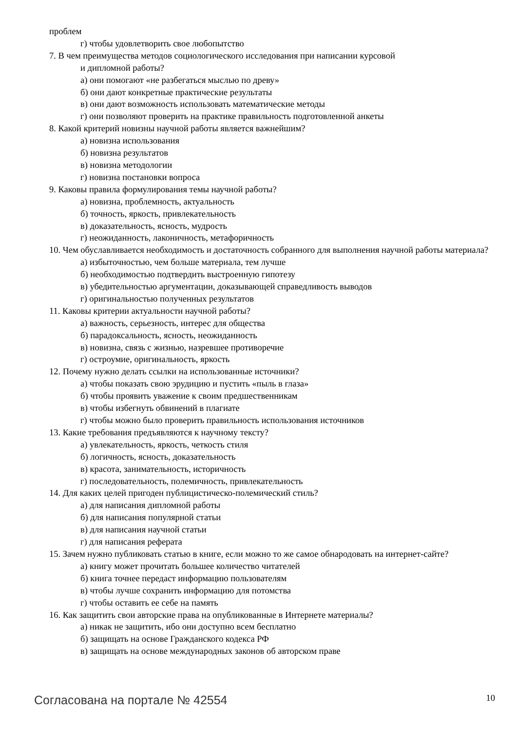проблем
г) чтобы удовлетворить свое любопытство
7. В чем преимущества методов социологического исследования при написании курсовой
и дипломной работы?
а) они помогают «не разбегаться мыслью по древу»
б) они дают конкретные практические результаты
в) они дают возможность использовать математические методы
г) они позволяют проверить на практике правильность подготовленной анкеты
8. Какой критерий новизны научной работы является важнейшим?
а) новизна использования
б) новизна результатов
в) новизна методологии
г) новизна постановки вопроса
9. Каковы правила формулирования темы научной работы?
а) новизна, проблемность, актуальность
б) точность, яркость, привлекательность
в) доказательность, ясность, мудрость
г) неожиданность, лаконичность, метафоричность
10. Чем обуславливается необходимость и достаточность собранного для выполнения научной работы материала?
а) избыточностью, чем больше материала, тем лучше
б) необходимостью подтвердить выстроенную гипотезу
в) убедительностью аргументации, доказывающей справедливость выводов
г) оригинальностью полученных результатов
11. Каковы критерии актуальности научной работы?
а) важность, серьезность, интерес для общества
б) парадоксальность, ясность, неожиданность
в) новизна, связь с жизнью, назревшее противоречие
г) остроумие, оригинальность, яркость
12. Почему нужно делать ссылки на использованные источники?
а) чтобы показать свою эрудицию и пустить «пыль в глаза»
б) чтобы проявить уважение к своим предшественникам
в) чтобы избегнуть обвинений в плагиате
г) чтобы можно было проверить правильность использования источников
13. Какие требования предъявляются к научному тексту?
а) увлекательность, яркость, четкость стиля
б) логичность, ясность, доказательность
в) красота, занимательность, историчность
г) последовательность, полемичность, привлекательность
14. Для каких целей пригоден публицистическо-полемический стиль?
а) для написания дипломной работы
б) для написания популярной статьи
в) для написания научной статьи
г) для написания реферата
15. Зачем нужно публиковать статью в книге, если можно то же самое обнародовать на интернет-сайте?
а) книгу может прочитать большее количество читателей
б) книга точнее передаст информацию пользователям
в) чтобы лучше сохранить информацию для потомства
г) чтобы оставить ее себе на память
16. Как защитить свои авторские права на опубликованные в Интернете материалы?
а) никак не защитить, ибо они доступно всем бесплатно
б) защищать на основе Гражданского кодекса РФ
в) защищать на основе международных законов об авторском праве
Согласована на портале № 42554 10